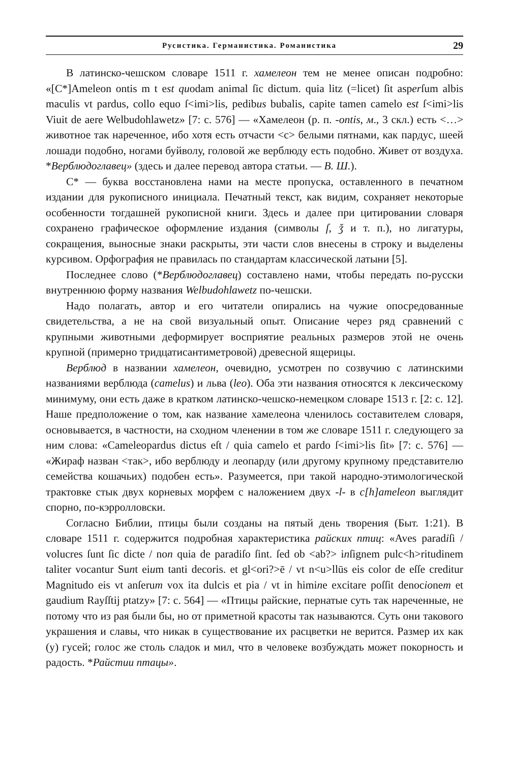Русистика. Германистика. Романистика 29
В латинско-чешском словаре 1511 г. хамелеон тем не менее описан подробно: «[C*]Ameleon ontis m t est quodam animal ſic dictum. quia litz (=licet) ſit asperſum albis maculis vt pardus, collo equo ſ<imi>lis, pedibus bubalis, capite tamen camelo est ſ<imi>lis Viuit de aere Welbudohlawetz» [7: с. 576] — «Хамелеон (р. п. -ontis, м., 3 скл.) есть <…> животное так нареченное, ибо хотя есть отчасти <с> белыми пятнами, как пардус, шеей лошади подобно, ногами буйволу, головой же верблюду есть подобно. Живет от воздуха. *Верблюдоглавец» (здесь и далее перевод автора статьи. — В. Ш.).
C* — буква восстановлена нами на месте пропуска, оставленного в печатном издании для рукописного инициала. Печатный текст, как видим, сохраняет некоторые особенности тогдашней рукописной книги. Здесь и далее при цитировании словаря сохранено графическое оформление издания (символы ſ, ǯ и т. п.), но лигатуры, сокращения, выносные знаки раскрыты, эти части слов внесены в строку и выделены курсивом. Орфография не правилась по стандартам классической латыни [5].
Последнее слово (*Верблюдоглавец) составлено нами, чтобы передать по-русски внутреннюю форму названия Welbudohlawetz по-чешски.
Надо полагать, автор и его читатели опирались на чужие опосредованные свидетельства, а не на свой визуальный опыт. Описание через ряд сравнений с крупными животными деформирует восприятие реальных размеров этой не очень крупной (примерно тридцатисантиметровой) древесной ящерицы.
Верблюд в названии хамелеон, очевидно, усмотрен по созвучию с латинскими названиями верблюда (camelus) и льва (leo). Оба эти названия относятся к лексическому минимуму, они есть даже в кратком латинско-чешско-немецком словаре 1513 г. [2: с. 12]. Наше предположение о том, как название хамелеона членилось составителем словаря, основывается, в частности, на сходном членении в том же словаре 1511 г. следующего за ним слова: «Cameleopardus dictus eſt / quia camelo et pardo ſ<imi>lis ſit» [7: с. 576] — «Жираф назван <так>, ибо верблюду и леопарду (или другому крупному представителю семейства кошачьих) подобен есть». Разумеется, при такой народно-этимологической трактовке стык двух корневых морфем с наложением двух -l- в c[h]ameleon выглядит спорно, по-кэрролловски.
Согласно Библии, птицы были созданы на пятый день творения (Быт. 1:21). В словаре 1511 г. содержится подробная характеристика райских птиц: «Aves paradiſi / volucres ſunt ſic dicte / non quia de paradiſo ſint. ſed ob <ab?> inſignem pulc<h>ritudinem taliter vocantur Sunt eium tanti decoris. et gl<ori?>ē / vt n<u>llūs eis color de eſſe creditur Magnitudo eis vt anſerum vox ita dulcis et pia / vt in himine excitare poſſit denocionem et gaudium Rayſſtij ptatzy» [7: с. 564] — «Птицы райские, пернатые суть так нареченные, не потому что из рая были бы, но от приметной красоты так называются. Суть они такового украшения и славы, что никак в существование их расцветки не верится. Размер их как (у) гусей; голос же столь сладок и мил, что в человеке возбуждать может покорность и радость. *Райстии птацы».